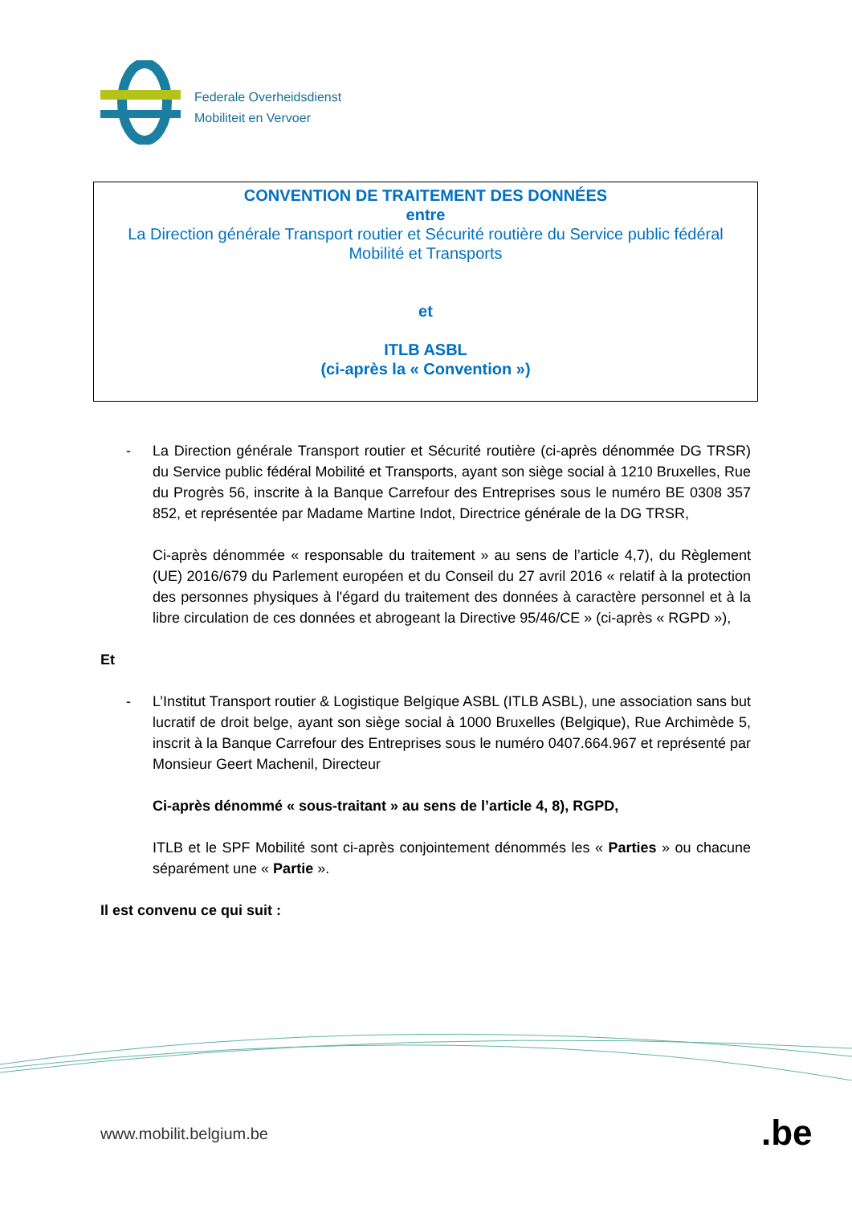Federale Overheidsdienst
Mobiliteit en Vervoer
CONVENTION DE TRAITEMENT DES DONNÉES
entre
La Direction générale Transport routier et Sécurité routière du Service public fédéral
Mobilité et Transports
et
ITLB ASBL
(ci-après la « Convention »)
- La Direction générale Transport routier et Sécurité routière (ci-après dénommée DG TRSR) du Service public fédéral Mobilité et Transports, ayant son siège social à 1210 Bruxelles, Rue du Progrès 56, inscrite à la Banque Carrefour des Entreprises sous le numéro BE 0308 357 852, et représentée par Madame Martine Indot, Directrice générale de la DG TRSR,
Ci-après dénommée « responsable du traitement » au sens de l’article 4,7), du Règlement (UE) 2016/679 du Parlement européen et du Conseil du 27 avril 2016 « relatif à la protection des personnes physiques à l'égard du traitement des données à caractère personnel et à la libre circulation de ces données et abrogeant la Directive 95/46/CE » (ci-après « RGPD »),
Et
- L’Institut Transport routier & Logistique Belgique ASBL (ITLB ASBL), une association sans but lucratif de droit belge, ayant son siège social à 1000 Bruxelles (Belgique), Rue Archimède 5, inscrit à la Banque Carrefour des Entreprises sous le numéro 0407.664.967 et représenté par Monsieur Geert Machenil, Directeur
Ci-après dénommé « sous-traitant » au sens de l’article 4, 8), RGPD,
ITLB et le SPF Mobilité sont ci-après conjointement dénommés les « Parties » ou chacune séparément une « Partie ».
Il est convenu ce qui suit :
www.mobilit.belgium.be .be